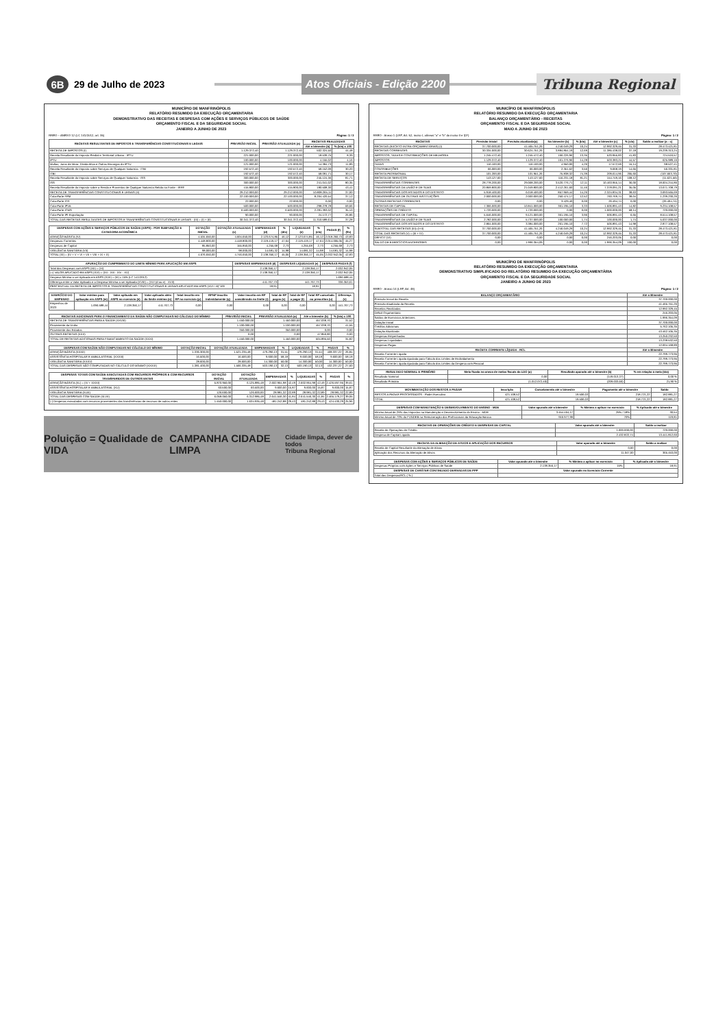6B
29 de Julho de 2023
Atos Oficiais - Edição 2200
Tribuna Regional
MUNICÍPIO DE MANFRINÓPOLIS
RELATÓRIO RESUMIDO DA EXECUÇÃO ORÇAMENTARIA
DEMONSTRATIVO DAS RECEITAS E DESPESAS COM AÇÕES E SERVIÇOS PÚBLICOS DE SAÚDE
ORÇAMENTO FISCAL E DA SEGURIDADE SOCIAL
JANEIRO A JUNHO DE 2023
RREO – ANEXO 12 (LC 141/2012, art. 35) Página: 1 / 3
| RECEITAS RESULTANTES DE IMPOSTOS E TRANSFERÊNCIAS CONSTITUCIONAIS E LEGAIS | PREVISÃO INICIAL | PREVISÃO ATUALIZADA (a) | RECEITAS REALIZADAS | |
| --- | --- | --- | --- | --- |
| | | | Até o bimestre (b) | % (b/a) x 100 |
| RECEITA DE IMPOSTOS (I) | 1.129.372,40 | 1.129.372,40 | 502.324,50 | 44,48 |
| Receita Resultante do Imposto Predial e Territorial Urbano - IPTU | 221.000,00 | 221.000,00 | 18.539,75 | 8,39 |
| IPTU | 100.000,00 | 100.000,00 | 4.155,02 | 4,16 |
| Multas, Juros de Mora, Dívida Ativa e Outros Encargos do IPTU | 121.000,00 | 121.000,00 | 14.384,73 | 11,89 |
| Receita Resultante do Imposto sobre Serviços de Qualquer Natureza - ITBI | 192.572,40 | 192.572,40 | 58.152,09 | 30,20 |
| ITBI | 192.572,40 | 192.572,40 | 58.091,71 | 30,17 |
| Receita Resultante do Imposto sobre Serviços de Qualquer Natureza - ISS | 300.000,00 | 300.000,00 | 245.124,36 | 81,71 |
| ISS | 300.000,00 | 300.000,00 | 241.041,02 | 80,35 |
| Receita Resultante do Imposto sobre a Renda e Proventos de Qualquer Natureza Retido na Fonte - IRRF | 415.800,00 | 415.800,00 | 180.508,30 | 43,41 |
| RECEITA DE TRANSFERÊNCIAS CONSTITUCIONAIS E LEGAIS (II) | 29.212.000,00 | 29.212.000,00 | 10.808.265,11 | 37,00 |
| Cota-Parte FPM | 22.100.000,00 | 22.100.000,00 | 8.204.420,54 | 37,12 |
| Cota-Parte ITR | 22.000,00 | 22.000,00 | 0,00 | 0,00 |
| Cota-Parte IPVA | 500.000,00 | 500.000,00 | 298.278,78 | 59,66 |
| Cota-Parte ICMS | 6.500.000,00 | 6.500.000,00 | 2.281.393,02 | 35,10 |
| Cota-Parte IPI-Exportação | 90.000,00 | 90.000,00 | 24.172,77 | 26,86 |
| TOTAL DAS RECEITAS RESULTANTES DE IMPOSTOS E TRANFERÊNCIAS CONSTITUCIONAIS E LEGAIS - (III) = (I) + (II) | 30.341.372,40 | 30.341.372,40 | 11.310.589,61 | 37,28 |
| DESPESAS COM AÇÕES E SERVIÇOS PÚBLICOS DE SAÚDE (ASPS) - POR SUBFUNÇÃO E CATEGORIA ECONÔMICA | DOTAÇÃO INICIAL | DOTAÇÃO ATUALIZADA (c) | EMPENHADAS (d) | % (d/c) | LIQUIDADAS (e) | % (e/c) | PAGAS (f) | % (f/c) |
| --- | --- | --- | --- | --- | --- | --- | --- | --- |
| ATENÇÃO BÁSICA (IV) | 4.534.650,00 | 4.604.650,00 | 2.123.674,85 | 46,12 | 2.123.674,85 | 46,12 | 2.018.260,73 | 43,83 |
| Despesas Correntes | 4.448.800,00 | 4.448.800,00 | 2.119.419,17 | 47,64 | 2.119.419,17 | 47,64 | 2.014.005,05 | 45,27 |
| Despesas de Capital | 85.850,00 | 155.850,00 | 4.255,68 | 2,73 | 4.255,68 | 2,73 | 4.255,68 | 2,73 |
| VIGILÂNCIA SANITÁRIA (VII) | 98.000,00 | 98.000,00 | 14.681,32 | 14,98 | 14.681,32 | 14,98 | 14.681,32 | 14,98 |
| TOTAL (XI) = (IV + V + VI + VII + VIII + IX + X) | 4.676.650,00 | 4.746.650,00 | 2.138.356,17 | 45,05 | 2.138.356,17 | 45,05 | 2.032.942,05 | 42,83 |
| APURAÇÃO DO CUMPRIMENTO DO LIMITE MÍNIMO PARA APLICAÇÃO EM ASPS | DESPESAS EMPENHADAS (d) | DESPESAS LIQUIDADAS (e) | DESPESAS PAGAS (f) |
| --- | --- | --- | --- |
| Total das Despesas com ASPS (XII) = (XI) | 2.138.356,17 | 2.138.356,17 | 2.032.942,05 |
| (=) VALOR APLICADO EM ASPS (XVI) = (XII - XIII - XIV - XV) | 2.138.356,17 | 2.138.356,17 | 2.032.942,05 |
| Despesa Mínima a ser Aplicada em ASPS (XVII) = (III) x 15% (LC 141/2012) | 1.696.588,44 | | |
| Diferença entre o Valor Aplicado e a Despesa Mínima a ser Aplicada (XVIII) = (XVI (d ou e) - XVII) | 441.767,73 | 441.767,73 | 336.353,61 |
| PERCENTUAL DA RECEITA DE IMPOSTOS E TRANSFERÊNCIAS CONSTITUCIONAIS E LEGAIS APLICADO EM ASPS (XVI / III)*100 | 18,91 | 18,91 | |
| EXERCÍCIO DO EMPENHO | Valor mínimo para aplicação em ASPS (m) | Valor aplicado em ASPS no exercício (n) | Valor aplicado além do limite mínimo (o) | Total inscrito em RP no exercício (p) | RPNP inscrito indevidamente (q) | Valor inscrito em RP considerado no limite (r) | Total de RP pagos (s) | Total de RP a pagar (t) | Total RP cancelado ou prescritos (u) | Diferença (v) |
| --- | --- | --- | --- | --- | --- | --- | --- | --- | --- | --- |
| Empenhos de 2023 | 1.696.588,44 | 2.138.356,17 | 441.767,73 | 0,00 | 0,00 | 0,00 | 0,00 | 0,00 | 0,00 | 441.767,73 |
| RECEITAS ADICIONAIS PARA O FINANCIAMENTO DA SAÚDE NÃO COMPUTADAS NO CÁLCULO DO MÍNIMO | PREVISÃO INICIAL | PREVISÃO ATUALIZADA (a) | Até o bimestre (b) | % (b/a) x 100 |
| --- | --- | --- | --- | --- |
| RECEITA DE TRANSFERÊNCIAS PARA A SAÚDE (XXVIII) | 1.450.000,00 | 1.450.000,00 | 457.038,70 | 31,52 |
| Proveniente da União | 1.100.000,00 | 1.100.000,00 | 457.038,70 | 41,55 |
| Proveniente dos Estados | 350.000,00 | 350.000,00 | 0,00 | 0,00 |
| OUTRAS RECEITAS (XXX) | 0,00 | 0,00 | 47.856,80 | 0,00 |
| TOTAL DE RECEITAS ADICIONAIS PARA FINANCIAMENTO DA SAÚDE (XXXI) | 1.450.000,00 | 1.450.000,00 | 504.895,50 | 34,82 |
| DESPESAS COM SAÚDE NÃO COMPUTADAS NO CÁLCULO DO MÍNIMO | DOTAÇÃO INICIAL | DOTAÇÃO ATUALIZADA | EMPENHADAS | % | LIQUIDADAS | % | PAGAS | % |
| --- | --- | --- | --- | --- | --- | --- | --- | --- |
| ATENÇÃO BÁSICA (XXXII) | 1.336.300,00 | 1.521.235,48 | 479.290,13 | 31,51 | 479.290,13 | 31,51 | 408.337,22 | 26,84 |
| ASSISTÊNCIA HOSPITALAR E AMBULATORIAL (XXXIII) | 16.500,00 | 16.500,00 | 9.600,00 | 58,18 | 9.600,00 | 58,18 | 9.600,00 | 58,18 |
| VIGILÂNCIA SANITÁRIA (XXXV) | 28.600,00 | 28.600,00 | 14.300,00 | 50,00 | 14.300,00 | 50,00 | 14.300,00 | 50,00 |
| TOTAL DAS DESPESAS NÃO COMPUTADAS NO CÁLCULO DO MÍNIMO (XXXIX) | 1.381.400,00 | 1.566.335,48 | 503.190,13 | 32,13 | 503.190,13 | 32,13 | 432.237,22 | 27,60 |
| DESPESAS TOTAIS COM SAÚDE EXECUTADAS COM RECURSOS PRÓPRIOS E COM RECURSOS TRANSFERIDOS DE OUTROS ENTES | DOTAÇÃO INICIAL | DOTAÇÃO ATUALIZADA | EMPENHADAS | % | LIQUIDADAS | % | PAGAS | % |
| --- | --- | --- | --- | --- | --- | --- | --- | --- |
| ATENÇÃO BÁSICA (XL) = (IV + XXXII) | 5.870.950,00 | 6.125.885,48 | 2.602.964,98 | 42,49 | 2.602.964,98 | 42,49 | 2.426.597,95 | 39,61 |
| ASSISTÊNCIA HOSPITALAR E AMBULATORIAL (XLI) | 60.500,00 | 60.500,00 | 9.600,00 | 15,87 | 9.600,00 | 15,87 | 9.600,00 | 15,87 |
| VIGILÂNCIA SANITÁRIA (XLIII) | 126.600,00 | 126.600,00 | 28.981,32 | 22,89 | 28.981,32 | 22,89 | 28.981,32 | 22,89 |
| TOTAL DAS DESPESAS COM SAÚDE (XLVII) | 6.058.050,00 | 6.312.985,48 | 2.641.546,30 | 41,84 | 2.641.546,30 | 41,84 | 2.465.179,27 | 39,05 |
| (-) Despesas executadas com recursos provenientes das transferências de recursos de outros entes | 1.450.000,00 | 1.634.935,48 | 481.242,88 | 29,43 | 481.242,88 | 29,43 | 424.430,29 | 25,96 |
Poluição = Qualidade de VIDA CAMPANHA CIDADE LIMPA Cidade limpa, dever de todos
Tribuna Regional
MUNICÍPIO DE MANFRINÓPOLIS
RELATÓRIO RESUMIDO DA EXECUÇÃO ORÇAMENTARIA
BALANÇO ORÇAMENTÁRIO - RECEITAS
ORÇAMENTO FISCAL E DA SEGURIDADE SOCIAL
MAIO A JUNHO DE 2023
RREO - Anexo 1 (LRF, Art. 52, inciso I, alíneas "a" e "b" do inciso II e §1º) Página: 1 / 2
| RECEITAS | Previsão Inicial | Previsão atualizada(a) | No bimestre (b) | % (b/a) | Até o bimestre (c) | % (c/a) | Saldo a realizar (a - c) |
| --- | --- | --- | --- | --- | --- | --- | --- |
| RECEITAS (EXCETO INTRA-ORÇAMENTÁRIAS) (I) | 37.700.000,00 | 41.465.751,26 | 4.246.049,29 | 10,24 | 12.992.329,45 | 31,33 | 28.473.421,81 |
| RECEITAS CORRENTES | 30.334.000,00 | 30.624.751,26 | 3.884.854,19 | 12,69 | 11.385.438,02 | 37,18 | 19.239.313,24 |
| IMPOSTOS, TAXAS E CONTRIBUIÇÕES DE MELHORIA | 1.245.472,40 | 1.245.472,40 | 166.226,96 | 13,35 | 520.955,83 | 41,83 | 724.516,57 |
| IMPOSTOS | 1.129.372,40 | 1.129.372,40 | 161.276,96 | 14,28 | 503.383,24 | 44,57 | 625.989,16 |
| TAXAS | 116.100,00 | 116.100,00 | 4.950,00 | 4,26 | 17.572,59 | 15,14 | 98.527,41 |
| CONTRIBUIÇÕES | 66.000,00 | 66.000,00 | 2.351,62 | 3,56 | 9.668,19 | 14,65 | 56.331,81 |
| RECEITA PATRIMONIAL | 101.200,00 | 101.951,26 | 75.838,32 | 74,39 | 209.614,96 | 205,60 | (107.663,70) |
| RECEITA DE SERVIÇOS | 143.127,60 | 143.127,60 | 116.231,18 | 81,21 | 154.749,16 | 108,12 | (11.621,56) |
| TRANSFERÊNCIAS CORRENTES | 28.778.200,00 | 29.068.200,00 | 3.520.776,71 | 12,11 | 10.463.955,14 | 36,00 | 18.604.244,86 |
| TRANSFERÊNCIAS DA UNIÃO E DE SUAS | 20.859.800,00 | 21.049.800,00 | 2.412.261,60 | 11,46 | 7.378.091,21 | 35,05 | 13.671.708,79 |
| TRANSFERÊNCIAS DOS ESTADOS E DO DISTRITO | 5.918.400,00 | 6.018.400,00 | 857.959,44 | 14,26 | 2.324.834,31 | 38,63 | 3.693.565,69 |
| TRANSFERÊNCIAS DE OUTRAS INSTITUIÇÕES | 2.000.000,00 | 2.000.000,00 | 250.474,17 | 12,52 | 760.769,74 | 38,04 | 1.239.230,26 |
| OUTRAS RECEITAS CORRENTES | 0,00 | 0,00 | 3.429,40 | 0,00 | 26.494,74 | 0,00 | (26.494,74) |
| RECEITAS DE CAPITAL | 7.366.000,00 | 10.841.000,00 | 361.195,10 | 3,33 | 1.606.891,43 | 14,82 | 9.234.108,57 |
| OPERAÇÕES DE CRÉDITO | 1.720.000,00 | 1.720.000,00 | 0,00 | 0,00 | 1.000.000,00 | 58,14 | 720.000,00 |
| TRANSFERÊNCIAS DE CAPITAL | 5.646.000,00 | 9.121.000,00 | 361.195,10 | 3,96 | 606.891,43 | 6,65 | 8.514.108,57 |
| TRANSFERÊNCIAS DA UNIÃO E DE SUAS | 2.782.000,00 | 5.737.000,00 | 100.000,00 | 1,74 | 100.000,00 | 1,74 | 5.637.000,00 |
| TRANSFERÊNCIAS DOS ESTADOS E DO DISTRITO | 2.864.000,00 | 3.384.000,00 | 261.195,10 | 7,72 | 506.891,43 | 14,98 | 2.877.108,57 |
| SUBTOTAL DAS RECEITAS (III)=(I+II) | 37.700.000,00 | 41.465.751,26 | 4.246.049,29 | 10,24 | 12.992.329,45 | 31,33 | 28.473.421,81 |
| TOTAL DAS RECEITAS (V) = (III + IV) | 37.700.000,00 | 41.465.751,26 | 4.246.049,29 | 10,24 | 12.992.329,45 | 31,33 | 28.473.421,81 |
| DÉFICIT (VI) | 0,00 | 0,00 | 0,00 | 0,00 | 246.203,05 | 0,00 | 0,00 |
| SALDO DE EXERCÍCIOS ANTERIORES | 0,00 | 1.996.354,09 | 0,00 | 0,00 | 1.996.354,09 | 100,00 | 0,00 |
MUNICÍPIO DE MANFRINÓPOLIS
RELATÓRIO RESUMIDO DA EXECUÇÃO ORÇAMENTARIA
DEMONSTRATIVO SIMPLIFICADO DO RELATÓRIO RESUMIDO DA EXECUÇÃO ORÇAMENTÁRIA
ORÇAMENTO FISCAL E DA SEGURIDADE SOCIAL
JANEIRO A JUNHO DE 2023
RREO - Anexo 14 (LRF, Art. 48) Página: 1 / 2
| BALANÇO ORÇAMENTÁRIO | Até o Bimestre |
| --- | --- |
| Previsão Inicial da Receita | 37.700.000,00 |
| Previsão Atualizada da Receita | 41.465.751,26 |
| Receitas Realizadas | 12.992.329,45 |
| Déficit Orçamentário | 246.203,05 |
| Saldos de Exercícios Anteriores | 1.996.354,09 |
| Dotação Inicial | 37.700.000,00 |
| Créditos Adicionais | 5.762.105,35 |
| Dotação Atualizada | 43.462.105,35 |
| Despesas Empenhadas | 13.250.232,50 |
| Despesas Liquidadas | 13.238.532,50 |
| Despesas Pagas | 12.004.168,89 |
| RECEITA CORRENTE LÍQUIDA - RCL | Até o Bimestre |
| Receita Corrente Líquida | 22.799.773,95 |
| Receita Corrente Líquida Ajustada para Cálculo dos Limites de Endividamento | 22.799.773,95 |
| Receita Corrente Líquida Ajustada para Cálculo dos Limites da Despesa com Pessoal | 22.799.773,95 |
| RESULTADO NOMINAL E PRIMÁRIO | Meta fixada no anexo de metas fiscais da LDO (a) | Resultado apurado até o bimestre (b) | % em relação à meta (b/a) |
| --- | --- | --- | --- |
| Resultado Nominal | 0,00 | (149.013,37) | 0,00 % |
| Resultado Primário | (1.012.072,40) | (209.033,66) | 21,90 % |
| MOVIMENTAÇÃO DOS RESTOS A PAGAR | Inscrição | Cancelamento até o bimestre | Pagamento até o bimestre | Saldo |
| --- | --- | --- | --- | --- |
| RESTOS A PAGAR PROCESSADOS - Poder Executivo | 421.108,52 | 19.506,03 | 218.721,22 | 182.881,27 |
| TOTAL | 421.108,52 | 19.506,03 | 218.721,22 | 182.881,27 |
| DESPESAS COM MANUTENÇÃO E DESENVOLVIMENTO DO ENSINO - MDE | Valor apurado até o bimestre | % Mínimo a aplicar no exercício | % Aplicado até o bimestre |
| --- | --- | --- | --- |
| Mínimo Anual de 25% dos Impostos na Manutenção e Desenvolvimento do Ensino - MDE | 3.454.464,17 | 25% / 18% | 30,54 |
| Mínimo Anual de 70% do FUNDEB na Remuneração dos Profissionais da Educação Básica | 916.977,99 | 70% | 119,81 |
| RECEITAS DE OPERAÇÕES DE CRÉDITO E DESPESAS DE CAPITAL | Valor apurado até o bimestre | Saldo a realizar |
| --- | --- | --- |
| Receita de Operações de Crédito | 1.000.000,00 | 720.000,00 |
| Despesa de Capital Líquida | 2.432.822,74 | 13.441.812,60 |
| RECEITA DA ALIENAÇÃO DE ATIVOS E APLICAÇÃO DOS RECURSOS | Valor apurado até o bimestre | Saldo a realizar |
| --- | --- | --- |
| Receita de Capital Resultante da Alienação de Ativos | 0,00 | 0,00 |
| Aplicação dos Recursos da Alienação de Ativos | 11.047,00 | 365.453,00 |
| DESPESAS COM AÇÕES E SERVIÇOS PÚBLICOS DE SAÚDE | Valor apurado até o bimestre | % Mínimo a aplicar no exercício | % Aplicado até o bimestre |
| --- | --- | --- | --- |
| Despesas Próprias com Ações e Serviços Públicos de Saúde | 2.138.356,17 | 15% | 18,91 |
| DESPESAS DE CARÁTER CONTINUADO DERIVADAS DE PPP | Valor apurado no Exercício Corrente | | |
| Total das Despesas/RCL ( % ) | | | |